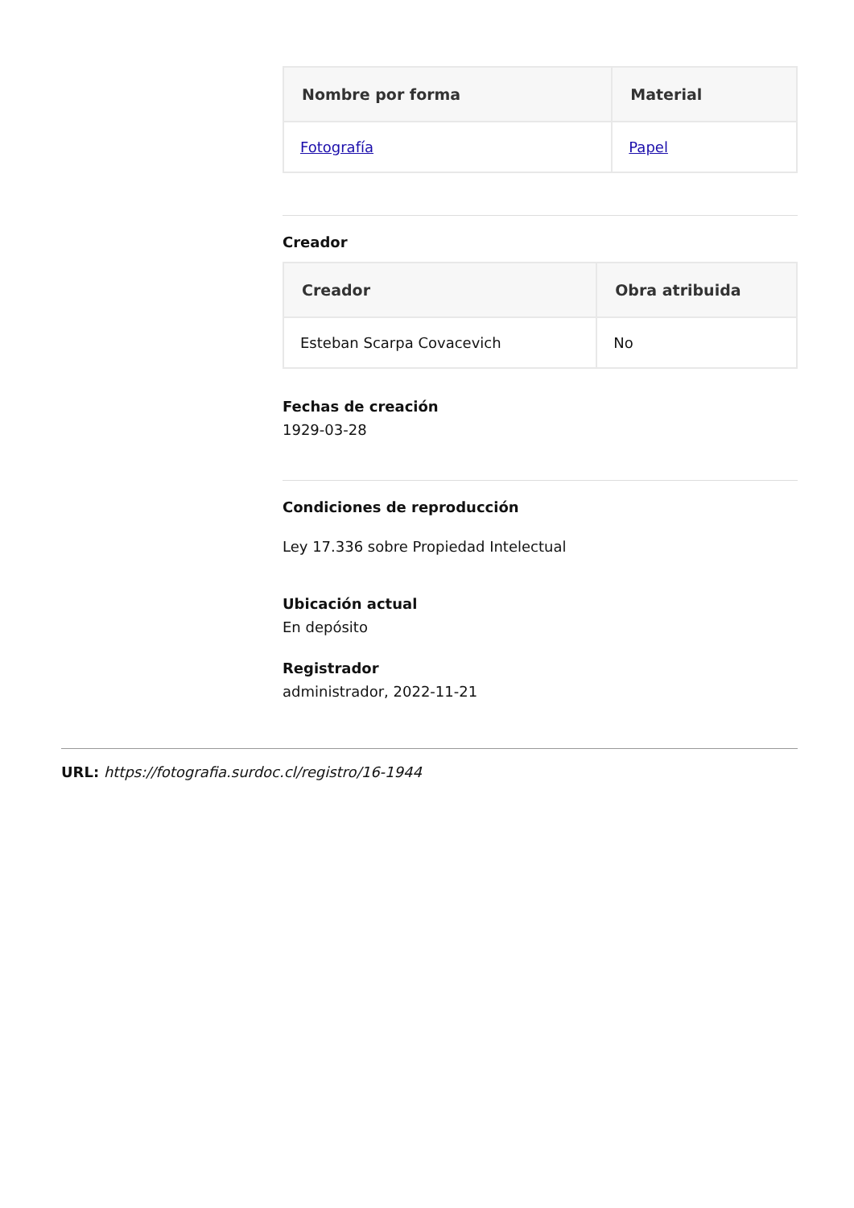| Nombre por forma | Material |
| --- | --- |
| Fotografía | Papel |
Creador
| Creador | Obra atribuida |
| --- | --- |
| Esteban Scarpa Covacevich | No |
Fechas de creación
1929-03-28
Condiciones de reproducción
Ley 17.336 sobre Propiedad Intelectual
Ubicación actual
En depósito
Registrador
administrador, 2022-11-21
URL: https://fotografia.surdoc.cl/registro/16-1944